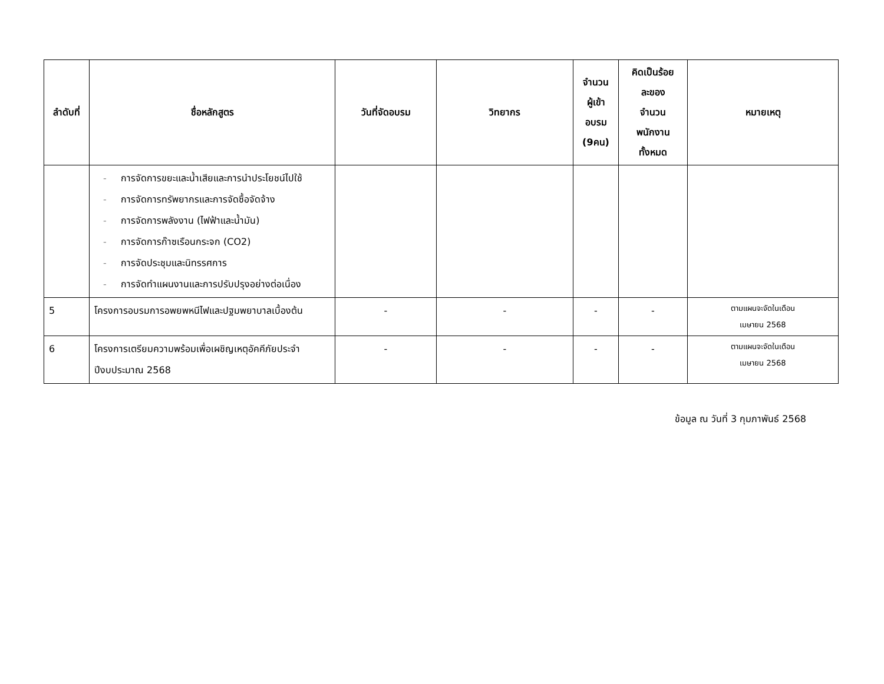| ลำดับที่ | ชื่อหลักสูตร | วันที่จัดอบรม | วิทยากร | จำนวน ผู้เข้า อบรม (9คน) | คิดเป็นร้อย ละของ จำนวน พนักงาน ทั้งหมด | หมายเหตุ |
| --- | --- | --- | --- | --- | --- | --- |
| | - การจัดการขยะและน้ำเสียและการนำประโยชน์ไปใช้ - การจัดการทรัพยากรและการจัดซื้อจัดจ้าง - การจัดการพลังงาน (ไฟฟ้าและน้ำมัน) - การจัดการก๊าซเรือนกระจก (CO2) - การจัดประชุมและนิทรรศการ - การจัดทำแผนงานและการปรับปรุงอย่างต่อเนื่อง | | | | | |
| 5 | โครงการอบรมการอพยพหนีไฟและปฐมพยาบาลเบื้องต้น | - | - | - | - | ตามแผนจะจัดในเดือน เมษายน 2568 |
| 6 | โครงการเตรียมความพร้อมเพื่อเผชิญเหตุอัคคีภัยประจำปีงบประมาณ 2568 | - | - | - | - | ตามแผนจะจัดในเดือน เมษายน 2568 |
ข้อมูล ณ วันที่ 3 กุมภาพันธ์ 2568